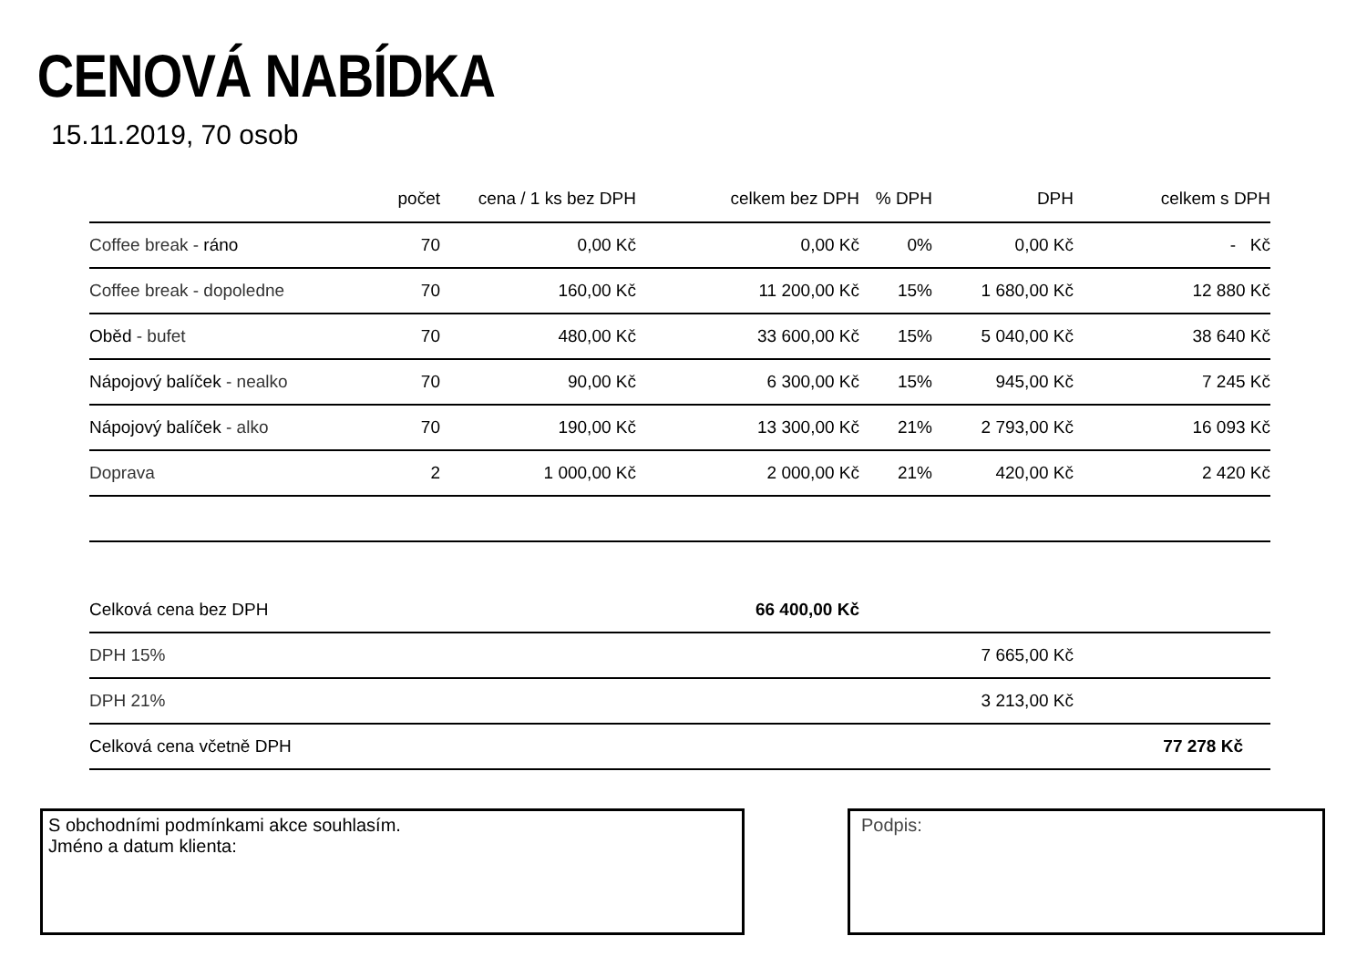CENOVÁ NABÍDKA
15.11.2019, 70 osob
| | počet | cena / 1 ks bez DPH | celkem bez DPH | % DPH | DPH | celkem s DPH |
| --- | --- | --- | --- | --- | --- | --- |
| Coffee break - ráno | 70 | 0,00 Kč | 0,00 Kč | 0% | 0,00 Kč | - Kč |
| Coffee break - dopoledne | 70 | 160,00 Kč | 11 200,00 Kč | 15% | 1 680,00 Kč | 12 880 Kč |
| Oběd - bufet | 70 | 480,00 Kč | 33 600,00 Kč | 15% | 5 040,00 Kč | 38 640 Kč |
| Nápojový balíček - nealko | 70 | 90,00 Kč | 6 300,00 Kč | 15% | 945,00 Kč | 7 245 Kč |
| Nápojový balíček - alko | 70 | 190,00 Kč | 13 300,00 Kč | 21% | 2 793,00 Kč | 16 093 Kč |
| Doprava | 2 | 1 000,00 Kč | 2 000,00 Kč | 21% | 420,00 Kč | 2 420 Kč |
| Celková cena bez DPH | | | 66 400,00 Kč | | | |
| DPH 15% | | | | | 7 665,00 Kč | |
| DPH 21% | | | | | 3 213,00 Kč | |
| Celková cena včetně DPH | | | | | | 77 278 Kč |
S obchodními podmínkami akce souhlasím.
Jméno a datum klienta:
Podpis: